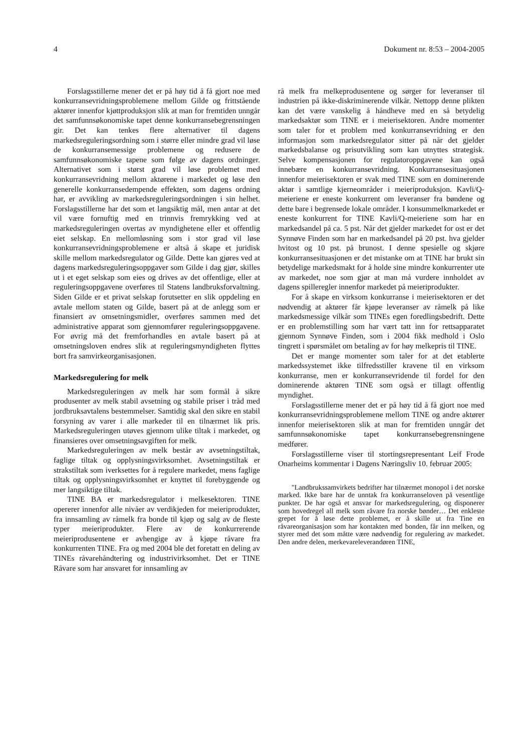4 Dokument nr. 8:53 – 2004-2005
Forslagsstillerne mener det er på høy tid å få gjort noe med konkurransevridningsproblemene mellom Gilde og frittstående aktører innenfor kjøttproduksjon slik at man for fremtiden unngår det samfunnsøkonomiske tapet denne konkurransebegrensningen gir. Det kan tenkes flere alternativer til dagens markedsreguleringsordning som i større eller mindre grad vil løse de konkurransemessige problemene og redusere de samfunnsøkonomiske tapene som følge av dagens ordninger. Alternativet som i størst grad vil løse problemet med konkurransevridning mellom aktørene i markedet og løse den generelle konkurransedempende effekten, som dagens ordning har, er avvikling av markedsreguleringsordningen i sin helhet. Forslagsstillerne har det som et langsiktig mål, men antar at det vil være fornuftig med en trinnvis fremrykking ved at markedsreguleringen overtas av myndighetene eller et offentlig eiet selskap. En mellomløsning som i stor grad vil løse konkurransevridningsproblemene er altså å skape et juridisk skille mellom markedsregulator og Gilde. Dette kan gjøres ved at dagens markedsreguleringsoppgaver som Gilde i dag gjør, skilles ut i et eget selskap som eies og drives av det offentlige, eller at reguleringsoppgavene overføres til Statens landbruksforvaltning. Siden Gilde er et privat selskap forutsetter en slik oppdeling en avtale mellom staten og Gilde, basert på at de anlegg som er finansiert av omsetningsmidler, overføres sammen med det administrative apparat som gjennomfører reguleringsoppgavene. For øvrig må det fremforhandles en avtale basert på at omsetningsloven endres slik at reguleringsmyndigheten flyttes bort fra samvirkeorganisasjonen.
Markedsregulering for melk
Markedsreguleringen av melk har som formål å sikre produsenter av melk stabil avsetning og stabile priser i tråd med jordbruksavtalens bestemmelser. Samtidig skal den sikre en stabil forsyning av varer i alle markeder til en tilnærmet lik pris. Markedsreguleringen utøves gjennom ulike tiltak i markedet, og finansieres over omsetningsavgiften for melk.
Markedsreguleringen av melk består av avsetningstiltak, faglige tiltak og opplysningsvirksomhet. Avsetningstiltak er strakstiltak som iverksettes for å regulere markedet, mens faglige tiltak og opplysningsvirksomhet er knyttet til forebyggende og mer langsiktige tiltak.
TINE BA er markedsregulator i melkesektoren. TINE opererer innenfor alle nivåer av verdikjeden for meieriprodukter, fra innsamling av råmelk fra bonde til kjøp og salg av de fleste typer meieriprodukter. Flere av de konkurrerende meieriprodusentene er avhengige av å kjøpe råvare fra konkurrenten TINE. Fra og med 2004 ble det foretatt en deling av TINEs råvarehåndtering og industrivirksomhet. Det er TINE Råvare som har ansvaret for innsamling av
rå melk fra melkeprodusentene og sørger for leveranser til industrien på ikke-diskriminerende vilkår. Nettopp denne plikten kan det være vanskelig å håndheve med en så betydelig markedsaktør som TINE er i meierisektoren. Andre momenter som taler for et problem med konkurransevridning er den informasjon som markedsregulator sitter på når det gjelder markedsbalanse og prisutvikling som kan utnyttes strategisk. Selve kompensasjonen for regulatoroppgavene kan også innebære en konkurransevridning. Konkurransesituasjonen innenfor meierisektoren er svak med TINE som en dominerende aktør i samtlige kjerneområder i meieriproduksjon. Kavli/Q-meieriene er eneste konkurrent om leveranser fra bøndene og dette bare i begrensede lokale områder. I konsummelkmarkedet er eneste konkurrent for TINE Kavli/Q-meieriene som har en markedsandel på ca. 5 pst. Når det gjelder markedet for ost er det Synnøve Finden som har en markedsandel på 20 pst. hva gjelder hvitost og 10 pst. på brunost. I denne spesielle og skjøre konkurransesituasjonen er det mistanke om at TINE har brukt sin betydelige markedsmakt for å holde sine mindre konkurrenter ute av markedet, noe som gjør at man må vurdere innholdet av dagens spilleregler innenfor markedet på meieriprodukter.
For å skape en virksom konkurranse i meierisektoren er det nødvendig at aktører får kjøpe leveranser av råmelk på like markedsmessige vilkår som TINEs egen foredlingsbedrift. Dette er en problemstilling som har vært tatt inn for rettsapparatet gjennom Synnøve Finden, som i 2004 fikk medhold i Oslo tingrett i spørsmålet om betaling av for høy melkepris til TINE.
Det er mange momenter som taler for at det etablerte markedssystemet ikke tilfredsstiller kravene til en virksom konkurranse, men er konkurransevridende til fordel for den dominerende aktøren TINE som også er tillagt offentlig myndighet.
Forslagsstillerne mener det er på høy tid å få gjort noe med konkurransevridningsproblemene mellom TINE og andre aktører innenfor meierisektoren slik at man for fremtiden unngår det samfunnsøkonomiske tapet konkurransebegrensningene medfører.
Forslagsstillerne viser til stortingsrepresentant Leif Frode Onarheims kommentar i Dagens Næringsliv 10. februar 2005:
"Landbrukssamvirkets bedrifter har tilnærmet monopol i det norske marked. Ikke bare har de unntak fra konkurranseloven på vesentlige punkter. De har også et ansvar for markedsregulering, og disponerer som hovedregel all melk som råvare fra norske bønder… Det enkleste grepet for å løse dette problemet, er å skille ut fra Tine en råvareorganisasjon som har kontakten med bonden, får inn melken, og styrer med det som måtte være nødvendig for regulering av markedet. Den andre delen, merkevareleverandøren TINE,